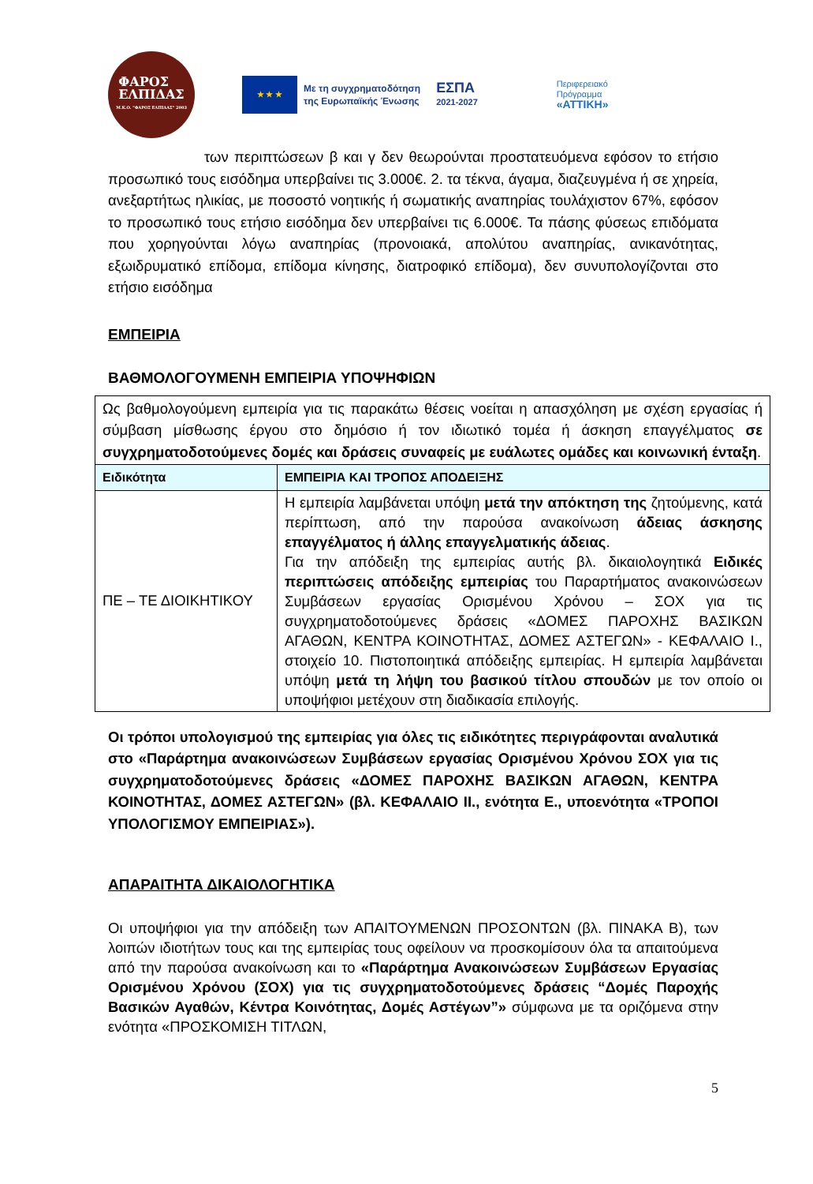ΦΑΡΟΣ
ΕΛΠΙΔΑΣ
Μ.Κ.Ο. "ΦΑΡΟΣ ΕΛΠΙΔΑΣ" 2003
★ ★ ★
Με τη συγχρηματοδότηση
της Ευρωπαϊκής Ένωσης
ΕΣΠΑ
2021-2027
Περιφερειακό
Πρόγραμμα
«ΑΤΤΙΚΗ»
των περιπτώσεων β και γ δεν θεωρούνται προστατευόμενα εφόσον το ετήσιο προσωπικό τους εισόδημα υπερβαίνει τις 3.000€. 2. τα τέκνα, άγαμα, διαζευγμένα ή σε χηρεία, ανεξαρτήτως ηλικίας, με ποσοστό νοητικής ή σωματικής αναπηρίας τουλάχιστον 67%, εφόσον το προσωπικό τους ετήσιο εισόδημα δεν υπερβαίνει τις 6.000€. Τα πάσης φύσεως επιδόματα που χορηγούνται λόγω αναπηρίας (προνοιακά, απολύτου αναπηρίας, ανικανότητας, εξωιδρυματικό επίδομα, επίδομα κίνησης, διατροφικό επίδομα), δεν συνυπολογίζονται στο ετήσιο εισόδημα
ΕΜΠΕΙΡΙΑ
ΒΑΘΜΟΛΟΓΟΥΜΕΝΗ ΕΜΠΕΙΡΙΑ ΥΠΟΨΗΦΙΩΝ
| Ως βαθμολογούμενη εμπειρία για τις παρακάτω θέσεις νοείται η απασχόληση με σχέση εργασίας ή σύμβαση μίσθωσης έργου στο δημόσιο ή τον ιδιωτικό τομέα ή άσκηση επαγγέλματος σε συγχρηματοδοτούμενες δομές και δράσεις συναφείς με ευάλωτες ομάδες και κοινωνική ένταξη . | |
| Ειδικότητα | ΕΜΠΕΙΡΙΑ ΚΑΙ ΤΡΟΠΟΣ ΑΠΟΔΕΙΞΗΣ |
| ΠΕ – ΤΕ ΔΙΟΙΚΗΤΙΚΟΥ | Η εμπειρία λαμβάνεται υπόψη μετά την απόκτηση της ζητούμενης, κατά περίπτωση, από την παρούσα ανακοίνωση άδειας άσκησης επαγγέλματος ή άλλης επαγγελματικής άδειας . Για την απόδειξη της εμπειρίας αυτής βλ. δικαιολογητικά Ειδικές περιπτώσεις απόδειξης εμπειρίας του Παραρτήματος ανακοινώσεων Συμβάσεων εργασίας Ορισμένου Χρόνου – ΣΟΧ για τις συγχρηματοδοτούμενες δράσεις «ΔΟΜΕΣ ΠΑΡΟΧΗΣ ΒΑΣΙΚΩΝ ΑΓΑΘΩΝ, ΚΕΝΤΡΑ ΚΟΙΝΟΤΗΤΑΣ, ΔΟΜΕΣ ΑΣΤΕΓΩΝ» - ΚΕΦΑΛΑΙΟ Ι., στοιχείο 10. Πιστοποιητικά απόδειξης εμπειρίας. Η εμπειρία λαμβάνεται υπόψη μετά τη λήψη του βασικού τίτλου σπουδών με τον οποίο οι υποψήφιοι μετέχουν στη διαδικασία επιλογής. |
Οι τρόποι υπολογισμού της εμπειρίας για όλες τις ειδικότητες περιγράφονται αναλυτικά στο «Παράρτημα ανακοινώσεων Συμβάσεων εργασίας Ορισμένου Χρόνου ΣΟΧ για τις συγχρηματοδοτούμενες δράσεις «ΔΟΜΕΣ ΠΑΡΟΧΗΣ ΒΑΣΙΚΩΝ ΑΓΑΘΩΝ, ΚΕΝΤΡΑ ΚΟΙΝΟΤΗΤΑΣ, ΔΟΜΕΣ ΑΣΤΕΓΩΝ» (βλ. ΚΕΦΑΛΑΙΟ ΙΙ., ενότητα Ε., υποενότητα «ΤΡΟΠΟΙ ΥΠΟΛΟΓΙΣΜΟΥ ΕΜΠΕΙΡΙΑΣ»).
ΑΠΑΡΑΙΤΗΤΑ ΔΙΚΑΙΟΛΟΓΗΤΙΚΑ
Οι υποψήφιοι για την απόδειξη των ΑΠΑΙΤΟΥΜΕΝΩΝ ΠΡΟΣΟΝΤΩΝ (βλ. ΠΙΝΑΚΑ Β), των λοιπών ιδιοτήτων τους και της εμπειρίας τους οφείλουν να προσκομίσουν όλα τα απαιτούμενα από την παρούσα ανακοίνωση και το «Παράρτημα Ανακοινώσεων Συμβάσεων Εργασίας Ορισμένου Χρόνου (ΣΟΧ) για τις συγχρηματοδοτούμενες δράσεις “Δομές Παροχής Βασικών Αγαθών, Κέντρα Κοινότητας, Δομές Αστέγων”» σύμφωνα με τα οριζόμενα στην ενότητα «ΠΡΟΣΚΟΜΙΣΗ ΤΙΤΛΩΝ,
5